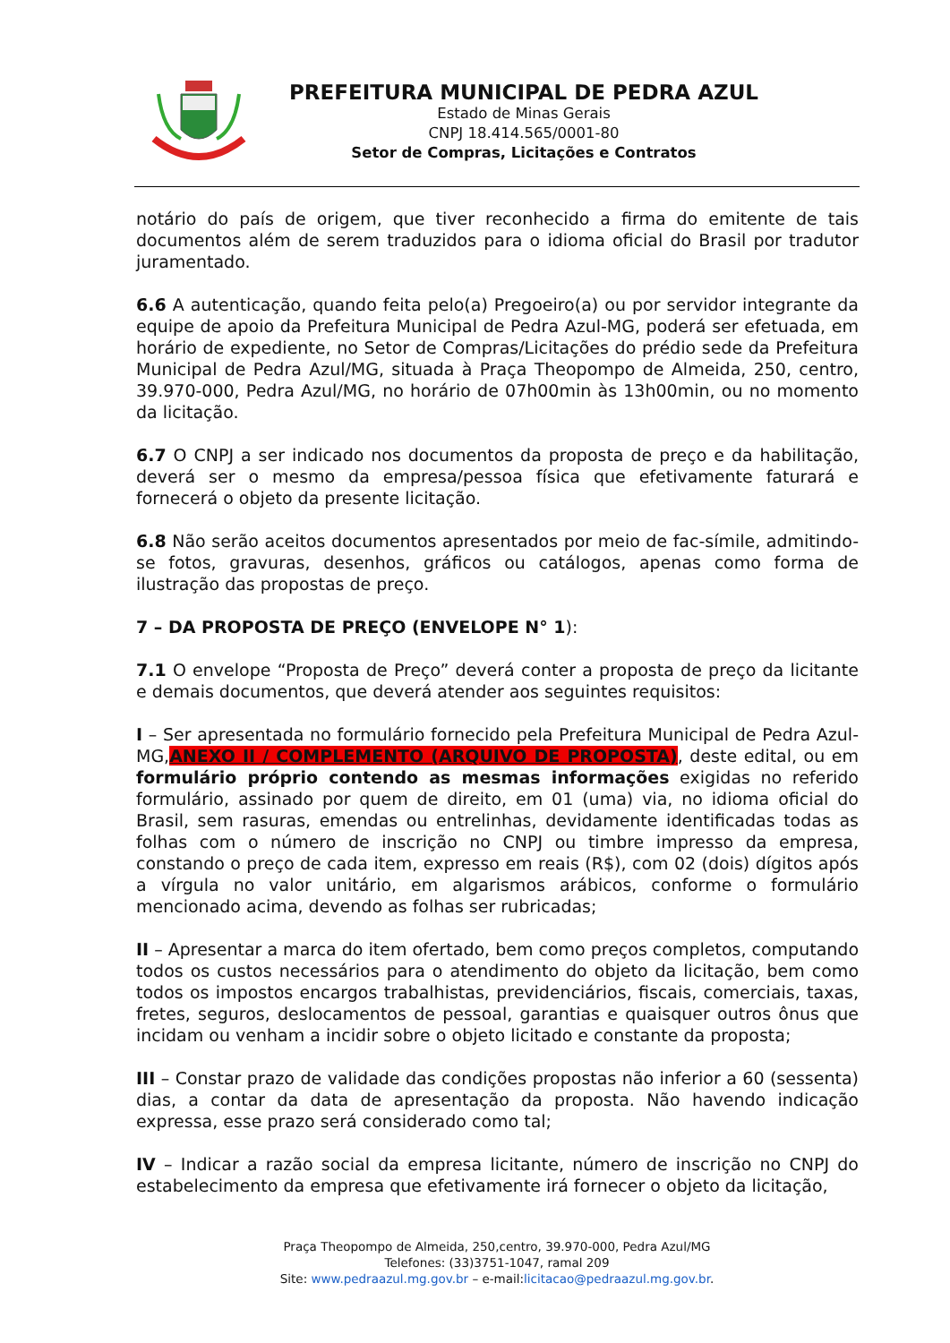PREFEITURA MUNICIPAL DE PEDRA AZUL
Estado de Minas Gerais
CNPJ 18.414.565/0001-80
Setor de Compras, Licitações e Contratos
notário do país de origem, que tiver reconhecido a firma do emitente de tais documentos além de serem traduzidos para o idioma oficial do Brasil por tradutor juramentado.
6.6 A autenticação, quando feita pelo(a) Pregoeiro(a) ou por servidor integrante da equipe de apoio da Prefeitura Municipal de Pedra Azul-MG, poderá ser efetuada, em horário de expediente, no Setor de Compras/Licitações do prédio sede da Prefeitura Municipal de Pedra Azul/MG, situada à Praça Theopompo de Almeida, 250, centro, 39.970-000, Pedra Azul/MG, no horário de 07h00min às 13h00min, ou no momento da licitação.
6.7 O CNPJ a ser indicado nos documentos da proposta de preço e da habilitação, deverá ser o mesmo da empresa/pessoa física que efetivamente faturará e fornecerá o objeto da presente licitação.
6.8 Não serão aceitos documentos apresentados por meio de fac-símile, admitindo-se fotos, gravuras, desenhos, gráficos ou catálogos, apenas como forma de ilustração das propostas de preço.
7 – DA PROPOSTA DE PREÇO (ENVELOPE N° 1):
7.1 O envelope “Proposta de Preço” deverá conter a proposta de preço da licitante e demais documentos, que deverá atender aos seguintes requisitos:
I – Ser apresentada no formulário fornecido pela Prefeitura Municipal de Pedra Azul-MG,ANEXO II / COMPLEMENTO (ARQUIVO DE PROPOSTA), deste edital, ou em formulário próprio contendo as mesmas informações exigidas no referido formulário, assinado por quem de direito, em 01 (uma) via, no idioma oficial do Brasil, sem rasuras, emendas ou entrelinhas, devidamente identificadas todas as folhas com o número de inscrição no CNPJ ou timbre impresso da empresa, constando o preço de cada item, expresso em reais (R$), com 02 (dois) dígitos após a vírgula no valor unitário, em algarismos arábicos, conforme o formulário mencionado acima, devendo as folhas ser rubricadas;
II – Apresentar a marca do item ofertado, bem como preços completos, computando todos os custos necessários para o atendimento do objeto da licitação, bem como todos os impostos encargos trabalhistas, previdenciários, fiscais, comerciais, taxas, fretes, seguros, deslocamentos de pessoal, garantias e quaisquer outros ônus que incidam ou venham a incidir sobre o objeto licitado e constante da proposta;
III – Constar prazo de validade das condições propostas não inferior a 60 (sessenta) dias, a contar da data de apresentação da proposta. Não havendo indicação expressa, esse prazo será considerado como tal;
IV – Indicar a razão social da empresa licitante, número de inscrição no CNPJ do estabelecimento da empresa que efetivamente irá fornecer o objeto da licitação,
Praça Theopompo de Almeida, 250,centro, 39.970-000, Pedra Azul/MG
Telefones: (33)3751-1047, ramal 209
Site: www.pedraazul.mg.gov.br – e-mail:licitacao@pedraazul.mg.gov.br.